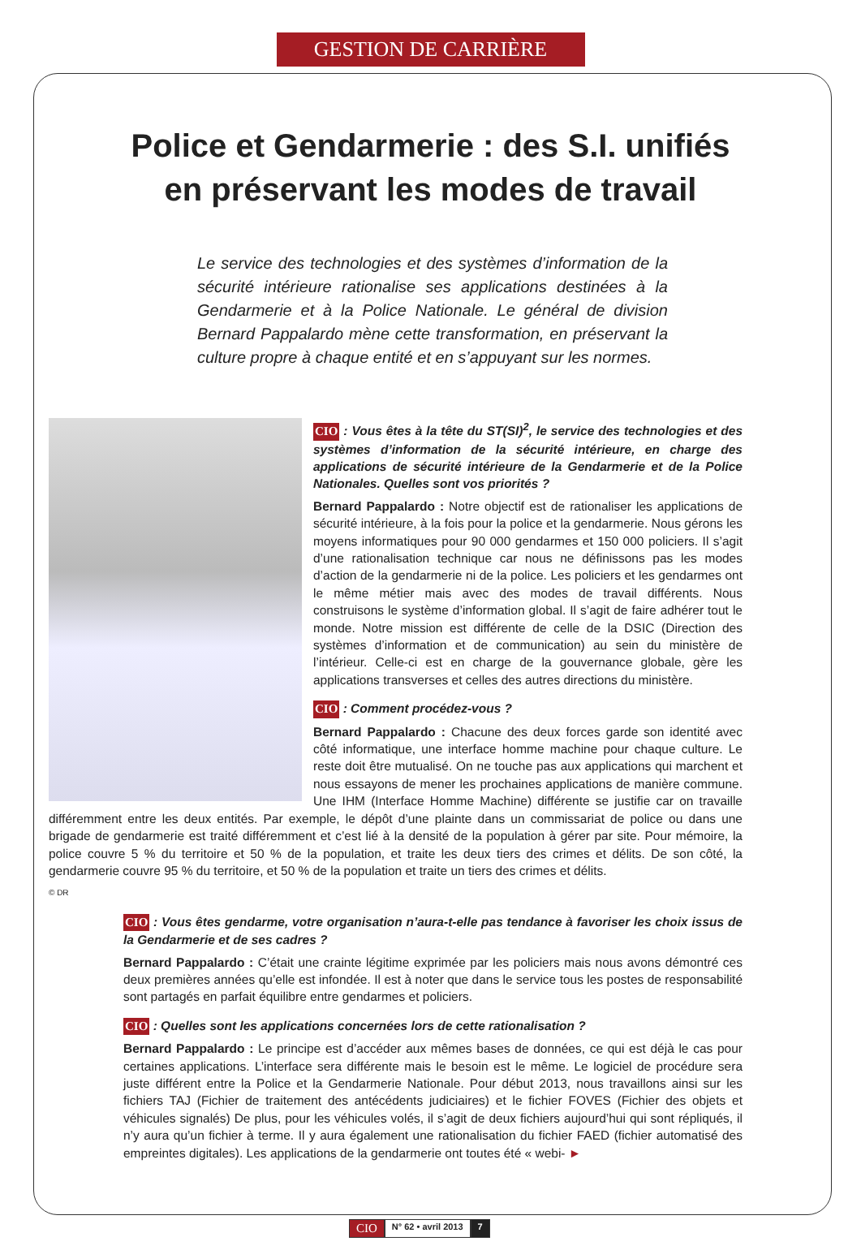GESTION DE CARRIÈRE
Police et Gendarmerie : des S.I. unifiés
en préservant les modes de travail
Le service des technologies et des systèmes d’information de la sécurité intérieure rationalise ses applications destinées à la Gendarmerie et à la Police Nationale. Le général de division Bernard Pappalardo mène cette transformation, en préservant la culture propre à chaque entité et en s’appuyant sur les normes.
CIO : Vous êtes à la tête du ST(SI)<sup>2</sup>, le service des technologies et des systèmes d’information de la sécurité intérieure, en charge des applications de sécurité intérieure de la Gendarmerie et de la Police Nationales. Quelles sont vos priorités ?
Bernard Pappalardo : Notre objectif est de rationaliser les applications de sécurité intérieure, à la fois pour la police et la gendarmerie. Nous gérons les moyens informatiques pour 90 000 gendarmes et 150 000 policiers. Il s’agit d’une rationalisation technique car nous ne définissons pas les modes d’action de la gendarmerie ni de la police. Les policiers et les gendarmes ont le même métier mais avec des modes de travail différents. Nous construisons le système d’information global. Il s’agit de faire adhérer tout le monde. Notre mission est différente de celle de la DSIC (Direction des systèmes d’information et de communication) au sein du ministère de l’intérieur. Celle-ci est en charge de la gouvernance globale, gère les applications transverses et celles des autres directions du ministère.
CIO : Comment procédez-vous ?
Bernard Pappalardo : Chacune des deux forces garde son identité avec côté informatique, une interface homme machine pour chaque culture. Le reste doit être mutualisé. On ne touche pas aux applications qui marchent et nous essayons de mener les prochaines applications de manière commune. Une IHM (Interface Homme Machine) différente se justifie car on travaille différemment entre les deux entités. Par exemple, le dépôt d’une plainte dans un commissariat de police ou dans une brigade de gendarmerie est traité différemment et c’est lié à la densité de la population à gérer par site. Pour mémoire, la police couvre 5 % du territoire et 50 % de la population, et traite les deux tiers des crimes et délits. De son côté, la gendarmerie couvre 95 % du territoire, et 50 % de la population et traite un tiers des crimes et délits.
© DR
CIO : Vous êtes gendarme, votre organisation n’aura-t-elle pas tendance à favoriser les choix issus de la Gendarmerie et de ses cadres ?
Bernard Pappalardo : C’était une crainte légitime exprimée par les policiers mais nous avons démontré ces deux premières années qu’elle est infondée. Il est à noter que dans le service tous les postes de responsabilité sont partagés en parfait équilibre entre gendarmes et policiers.
CIO : Quelles sont les applications concernées lors de cette rationalisation ?
Bernard Pappalardo : Le principe est d’accéder aux mêmes bases de données, ce qui est déjà le cas pour certaines applications. L’interface sera différente mais le besoin est le même. Le logiciel de procédure sera juste différent entre la Police et la Gendarmerie Nationale. Pour début 2013, nous travaillons ainsi sur les fichiers TAJ (Fichier de traitement des antécédents judiciaires) et le fichier FOVES (Fichier des objets et véhicules signalés) De plus, pour les véhicules volés, il s’agit de deux fichiers aujourd’hui qui sont répliqués, il n’y aura qu’un fichier à terme. Il y aura également une rationalisation du fichier FAED (fichier automatisé des empreintes digitales). Les applications de la gendarmerie ont toutes été « webi- ►
CIO N° 62 • avril 2013 7